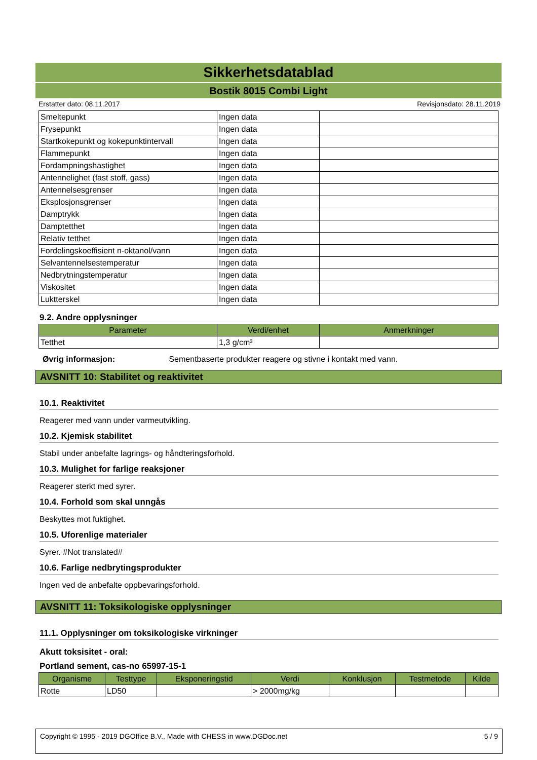Sikkerhetsdatablad
Bostik 8015 Combi Light
Erstatter dato: 08.11.2017 Revisjonsdato: 28.11.2019
| Smeltepunkt | Ingen data | |
| Frysepunkt | Ingen data | |
| Startkokepunkt og kokepunktintervall | Ingen data | |
| Flammepunkt | Ingen data | |
| Fordampningshastighet | Ingen data | |
| Antennelighet (fast stoff, gass) | Ingen data | |
| Antennelsesgrenser | Ingen data | |
| Eksplosjonsgrenser | Ingen data | |
| Damptrykk | Ingen data | |
| Damptetthet | Ingen data | |
| Relativ tetthet | Ingen data | |
| Fordelingskoeffisient n-oktanol/vann | Ingen data | |
| Selvantennelsestemperatur | Ingen data | |
| Nedbrytningstemperatur | Ingen data | |
| Viskositet | Ingen data | |
| Luktterskel | Ingen data | |
9.2. Andre opplysninger
| Parameter | Verdi/enhet | Anmerkninger |
| --- | --- | --- |
| Tetthet | 1,3 g/cm³ | |
Øvrig informasjon: Sementbaserte produkter reagere og stivne i kontakt med vann.
AVSNITT 10: Stabilitet og reaktivitet
10.1. Reaktivitet
Reagerer med vann under varmeutvikling.
10.2. Kjemisk stabilitet
Stabil under anbefalte lagrings- og håndteringsforhold.
10.3. Mulighet for farlige reaksjoner
Reagerer sterkt med syrer.
10.4. Forhold som skal unngås
Beskyttes mot fuktighet.
10.5. Uforenlige materialer
Syrer. #Not translated#
10.6. Farlige nedbrytingsprodukter
Ingen ved de anbefalte oppbevaringsforhold.
AVSNITT 11: Toksikologiske opplysninger
11.1. Opplysninger om toksikologiske virkninger
Akutt toksisitet - oral:
Portland sement, cas-no 65997-15-1
| Organisme | Testtype | Eksponeringstid | Verdi | Konklusjon | Testmetode | Kilde |
| --- | --- | --- | --- | --- | --- | --- |
| Rotte | LD50 | | > 2000mg/kg | | | |
Copyright © 1995 - 2019 DGOffice B.V., Made with CHESS in www.DGDoc.net 5 / 9